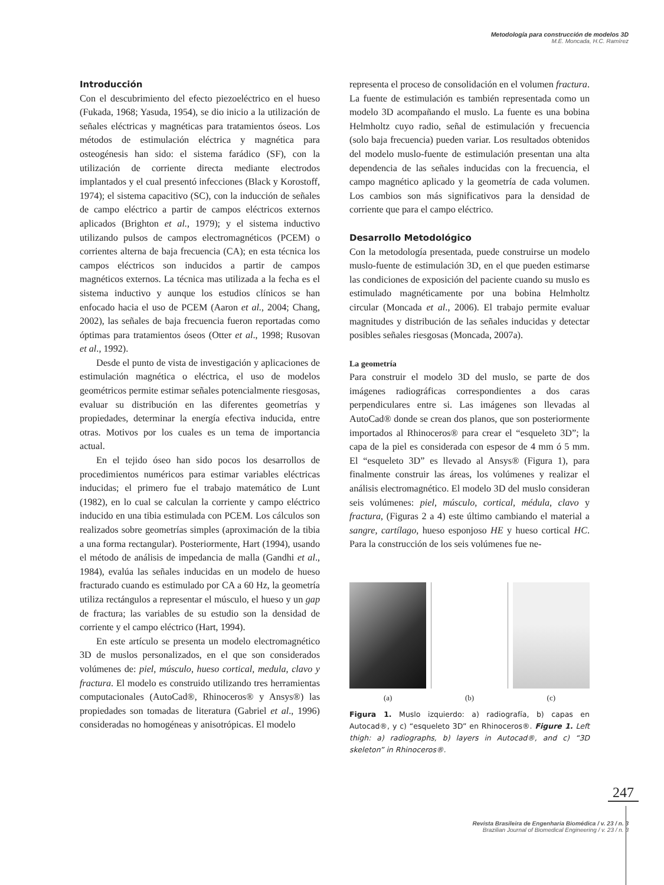Metodología para construcción de modelos 3D
M.E. Moncada, H.C. Ramírez
Introducción
Con el descubrimiento del efecto piezoeléctrico en el hueso (Fukada, 1968; Yasuda, 1954), se dio inicio a la utilización de señales eléctricas y magnéticas para tratamientos óseos. Los métodos de estimulación eléctrica y magnética para osteogénesis han sido: el sistema farádico (SF), con la utilización de corriente directa mediante electrodos implantados y el cual presentó infecciones (Black y Korostoff, 1974); el sistema capacitivo (SC), con la inducción de señales de campo eléctrico a partir de campos eléctricos externos aplicados (Brighton et al., 1979); y el sistema inductivo utilizando pulsos de campos electromagnéticos (PCEM) o corrientes alterna de baja frecuencia (CA); en esta técnica los campos eléctricos son inducidos a partir de campos magnéticos externos. La técnica mas utilizada a la fecha es el sistema inductivo y aunque los estudios clínicos se han enfocado hacia el uso de PCEM (Aaron et al., 2004; Chang, 2002), las señales de baja frecuencia fueron reportadas como óptimas para tratamientos óseos (Otter et al., 1998; Rusovan et al., 1992).
Desde el punto de vista de investigación y aplicaciones de estimulación magnética o eléctrica, el uso de modelos geométricos permite estimar señales potencialmente riesgosas, evaluar su distribución en las diferentes geometrías y propiedades, determinar la energía efectiva inducida, entre otras. Motivos por los cuales es un tema de importancia actual.
En el tejido óseo han sido pocos los desarrollos de procedimientos numéricos para estimar variables eléctricas inducidas; el primero fue el trabajo matemático de Lunt (1982), en lo cual se calculan la corriente y campo eléctrico inducido en una tibia estimulada con PCEM. Los cálculos son realizados sobre geometrías simples (aproximación de la tibia a una forma rectangular). Posteriormente, Hart (1994), usando el método de análisis de impedancia de malla (Gandhi et al., 1984), evalúa las señales inducidas en un modelo de hueso fracturado cuando es estimulado por CA a 60 Hz, la geometría utiliza rectángulos a representar el músculo, el hueso y un gap de fractura; las variables de su estudio son la densidad de corriente y el campo eléctrico (Hart, 1994).
En este artículo se presenta un modelo electromagnético 3D de muslos personalizados, en el que son considerados volúmenes de: piel, músculo, hueso cortical, medula, clavo y fractura. El modelo es construido utilizando tres herramientas computacionales (AutoCad®, Rhinoceros® y Ansys®) las propiedades son tomadas de literatura (Gabriel et al., 1996) consideradas no homogéneas y anisotrópicas. El modelo
representa el proceso de consolidación en el volumen fractura. La fuente de estimulación es también representada como un modelo 3D acompañando el muslo. La fuente es una bobina Helmholtz cuyo radio, señal de estimulación y frecuencia (solo baja frecuencia) pueden variar. Los resultados obtenidos del modelo muslo-fuente de estimulación presentan una alta dependencia de las señales inducidas con la frecuencia, el campo magnético aplicado y la geometría de cada volumen. Los cambios son más significativos para la densidad de corriente que para el campo eléctrico.
Desarrollo Metodológico
Con la metodología presentada, puede construirse un modelo muslo-fuente de estimulación 3D, en el que pueden estimarse las condiciones de exposición del paciente cuando su muslo es estimulado magnéticamente por una bobina Helmholtz circular (Moncada et al., 2006). El trabajo permite evaluar magnitudes y distribución de las señales inducidas y detectar posibles señales riesgosas (Moncada, 2007a).
La geometría
Para construir el modelo 3D del muslo, se parte de dos imágenes radiográficas correspondientes a dos caras perpendiculares entre si. Las imágenes son llevadas al AutoCad® donde se crean dos planos, que son posteriormente importados al Rhinoceros® para crear el “esqueleto 3D”; la capa de la piel es considerada con espesor de 4 mm ó 5 mm. El “esqueleto 3D” es llevado al Ansys® (Figura 1), para finalmente construir las áreas, los volúmenes y realizar el análisis electromagnético. El modelo 3D del muslo consideran seis volúmenes: piel, músculo, cortical, médula, clavo y fractura, (Figuras 2 a 4) este último cambiando el material a sangre, cartílago, hueso esponjoso HE y hueso cortical HC. Para la construcción de los seis volúmenes fue ne-
(a) (b) (c)
Figura 1. Muslo izquierdo: a) radiografía, b) capas en Autocad®, y c) “esqueleto 3D” en Rhinoceros®. Figure 1. Left thigh: a) radiographs, b) layers in Autocad®, and c) “3D skeleton” in Rhinoceros®.
247
Revista Brasileira de Engenharia Biomédica / v. 23 / n. 3
Brazilian Journal of Biomedical Engineering / v. 23 / n. 3